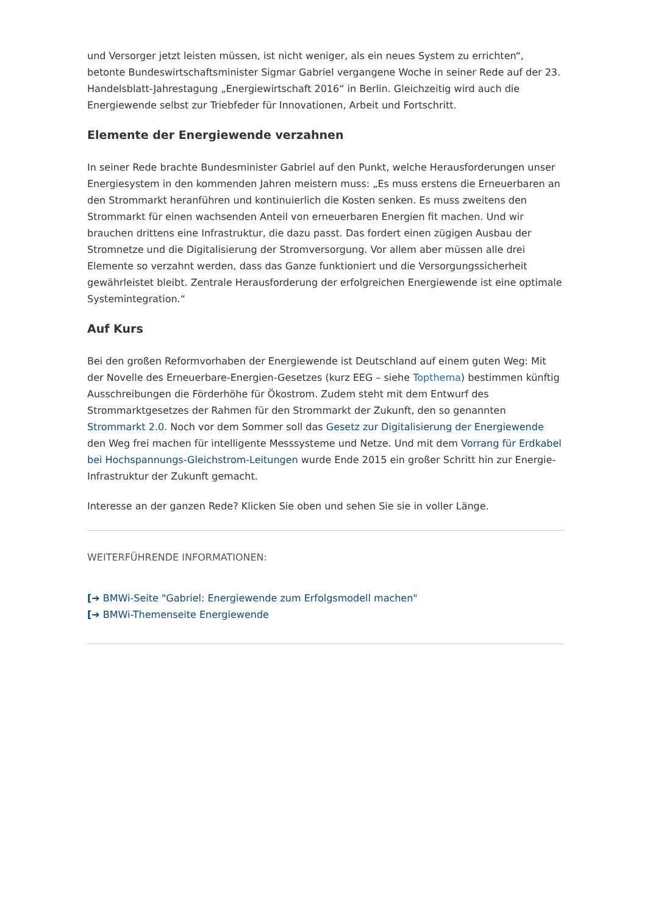und Versorger jetzt leisten müssen, ist nicht weniger, als ein neues System zu errichten“, betonte Bundeswirtschaftsminister Sigmar Gabriel vergangene Woche in seiner Rede auf der 23. Handelsblatt-Jahrestagung „Energiewirtschaft 2016“ in Berlin. Gleichzeitig wird auch die Energiewende selbst zur Triebfeder für Innovationen, Arbeit und Fortschritt.
Elemente der Energiewende verzahnen
In seiner Rede brachte Bundesminister Gabriel auf den Punkt, welche Herausforderungen unser Energiesystem in den kommenden Jahren meistern muss: „Es muss erstens die Erneuerbaren an den Strommarkt heranführen und kontinuierlich die Kosten senken. Es muss zweitens den Strommarkt für einen wachsenden Anteil von erneuerbaren Energien fit machen. Und wir brauchen drittens eine Infrastruktur, die dazu passt. Das fordert einen zügigen Ausbau der Stromnetze und die Digitalisierung der Stromversorgung. Vor allem aber müssen alle drei Elemente so verzahnt werden, dass das Ganze funktioniert und die Versorgungssicherheit gewährleistet bleibt. Zentrale Herausforderung der erfolgreichen Energiewende ist eine optimale Systemintegration.“
Auf Kurs
Bei den großen Reformvorhaben der Energiewende ist Deutschland auf einem guten Weg: Mit der Novelle des Erneuerbare-Energien-Gesetzes (kurz EEG – siehe Topthema) bestimmen künftig Ausschreibungen die Förderhöhe für Ökostrom. Zudem steht mit dem Entwurf des Strommarktgesetzes der Rahmen für den Strommarkt der Zukunft, den so genannten Strommarkt 2.0. Noch vor dem Sommer soll das Gesetz zur Digitalisierung der Energiewende den Weg frei machen für intelligente Messsysteme und Netze. Und mit dem Vorrang für Erdkabel bei Hochspannungs-Gleichstrom-Leitungen wurde Ende 2015 ein großer Schritt hin zur Energie-Infrastruktur der Zukunft gemacht.
Interesse an der ganzen Rede? Klicken Sie oben und sehen Sie sie in voller Länge.
WEITERFÜHRENDE INFORMATIONEN:
[➔ BMWi-Seite "Gabriel: Energiewende zum Erfolgsmodell machen"
[➔ BMWi-Themenseite Energiewende